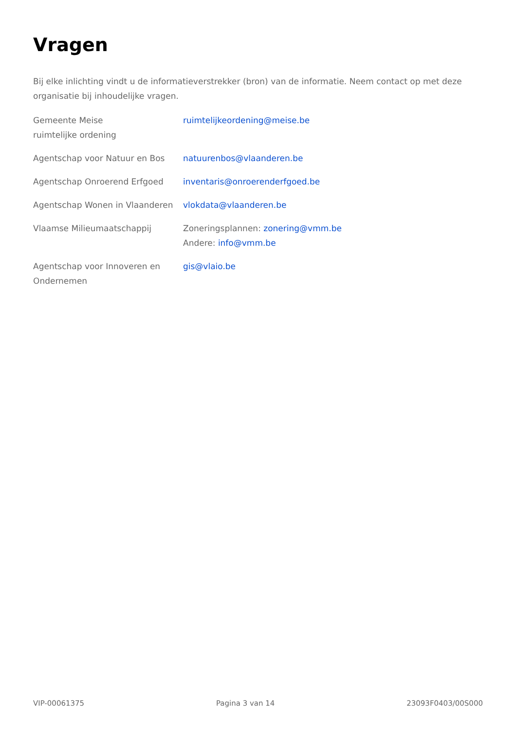Vragen
Bij elke inlichting vindt u de informatieverstrekker (bron) van de informatie. Neem contact op met deze organisatie bij inhoudelijke vragen.
| Gemeente Meise ruimtelijke ordening | ruimtelijkeordening@meise.be |
| Agentschap voor Natuur en Bos | natuurenbos@vlaanderen.be |
| Agentschap Onroerend Erfgoed | inventaris@onroerenderfgoed.be |
| Agentschap Wonen in Vlaanderen | vlokdata@vlaanderen.be |
| Vlaamse Milieumaatschappij | Zoneringsplannen: zonering@vmm.be Andere: info@vmm.be |
| Agentschap voor Innoveren en Ondernemen | gis@vlaio.be |
VIP-00061375 Pagina 3 van 14 23093F0403/00S000